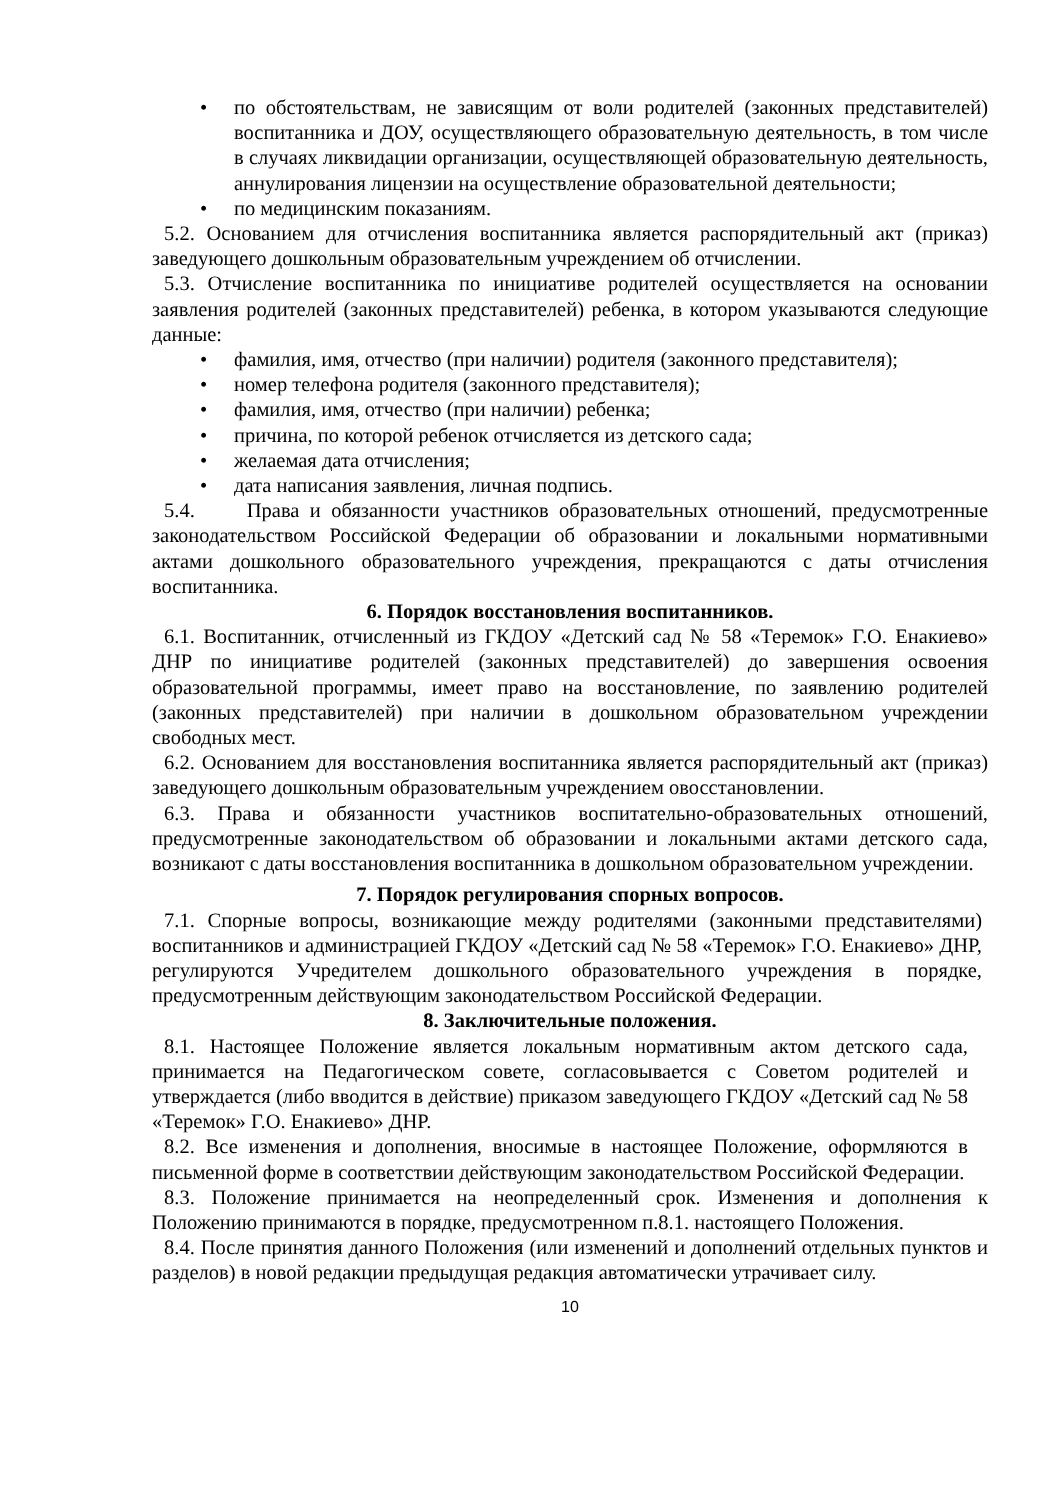• по обстоятельствам, не зависящим от воли родителей (законных представителей) воспитанника и ДОУ, осуществляющего образовательную деятельность, в том числе в случаях ликвидации организации, осуществляющей образовательную деятельность, аннулирования лицензии на осуществление образовательной деятельности;
• по медицинским показаниям.
5.2. Основанием для отчисления воспитанника является распорядительный акт (приказ) заведующего дошкольным образовательным учреждением об отчислении.
5.3. Отчисление воспитанника по инициативе родителей осуществляется на основании заявления родителей (законных представителей) ребенка, в котором указываются следующие данные:
• фамилия, имя, отчество (при наличии) родителя (законного представителя);
• номер телефона родителя (законного представителя);
• фамилия, имя, отчество (при наличии) ребенка;
• причина, по которой ребенок отчисляется из детского сада;
• желаемая дата отчисления;
• дата написания заявления, личная подпись.
5.4. Права и обязанности участников образовательных отношений, предусмотренные законодательством Российской Федерации об образовании и локальными нормативными актами дошкольного образовательного учреждения, прекращаются с даты отчисления воспитанника.
6. Порядок восстановления воспитанников.
6.1. Воспитанник, отчисленный из ГКДОУ «Детский сад № 58 «Теремок» Г.О. Енакиево» ДНР по инициативе родителей (законных представителей) до завершения освоения образовательной программы, имеет право на восстановление, по заявлению родителей (законных представителей) при наличии в дошкольном образовательном учреждении свободных мест.
6.2. Основанием для восстановления воспитанника является распорядительный акт (приказ) заведующего дошкольным образовательным учреждением овосстановлении.
6.3. Права и обязанности участников воспитательно-образовательных отношений, предусмотренные законодательством об образовании и локальными актами детского сада, возникают с даты восстановления воспитанника в дошкольном образовательном учреждении.
7. Порядок регулирования спорных вопросов.
7.1. Спорные вопросы, возникающие между родителями (законными представителями) воспитанников и администрацией ГКДОУ «Детский сад № 58 «Теремок» Г.О. Енакиево» ДНР, регулируются Учредителем дошкольного образовательного учреждения в порядке, предусмотренным действующим законодательством Российской Федерации.
8. Заключительные положения.
8.1. Настоящее Положение является локальным нормативным актом детского сада, принимается на Педагогическом совете, согласовывается с Советом родителей и утверждается (либо вводится в действие) приказом заведующего ГКДОУ «Детский сад № 58 «Теремок» Г.О. Енакиево» ДНР.
8.2. Все изменения и дополнения, вносимые в настоящее Положение, оформляются в письменной форме в соответствии действующим законодательством Российской Федерации.
8.3. Положение принимается на неопределенный срок. Изменения и дополнения к Положению принимаются в порядке, предусмотренном п.8.1. настоящего Положения.
8.4. После принятия данного Положения (или изменений и дополнений отдельных пунктов и разделов) в новой редакции предыдущая редакция автоматически утрачивает силу.
10